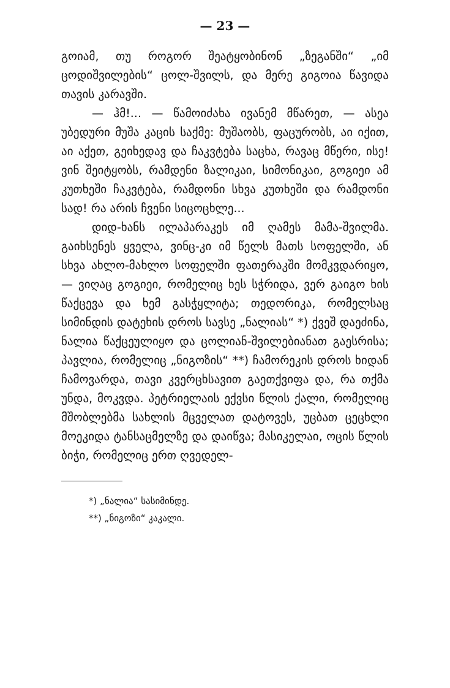— 23 —
გოიამ, თუ როგორ შეატყობინონ „ზეგანში“ „იმ ცოდიშვილების“ ცოლ-შვილს, და მერე გიგოია წავიდა თავის კარავში.
— ჰმ!... — წამოიძახა ივანემ მწარეთ, — ასეა უბედური მუშა კაცის საქმე: მუშაობს, ფაცურობს, აი იქით, აი აქეთ, გეიხედავ და ჩაკვტება საცხა, რავაც მწერი, ისე! ვინ შეიტყობს, რამდენი ზალიკაი, სიმონიკაი, გოგიეი ამ კუთხეში ჩაკვტება, რამდონი სხვა კუთხეში და რამდონი სად! რა არის ჩვენი სიცოცხლე...
დიდ-ხანს ილაპარაკეს იმ ღამეს მამა-შვილმა. გაიხსენეს ყველა, ვინც-კი იმ წელს მათს სოფელში, ან სხვა ახლო-მახლო სოფელში ფათერაკში მომკვდარიყო, — ვიღაც გოგიეი, რომელიც ხეს სჭრიდა, ვერ გაიგო ხის წაქცევა და ხემ გასჭყლიტა; თედორიკა, რომელსაც სიმინდის დატეხის დროს სავსე „ნალიას“ *) ქვეშ დაეძინა, ნალია წაქცეულიყო და ცოლიან-შვილებიანათ გაესრისა; პავლია, რომელიც „ნიგოზის“ **) ჩამორეკის დროს ხიდან ჩამოვარდა, თავი კვერცხსავით გაეთქვიფა და, რა თქმა უნდა, მოკვდა. პეტრიელაის ექვსი წლის ქალი, რომელიც მშობლებმა სახლის მცველათ დატოვეს, უცბათ ცეცხლი მოეკიდა ტანსაცმელზე და დაიწვა; მასიკელაი, ოცის წლის ბიჭი, რომელიც ერთ ღვედელ-
*) „ნალია“ სასიმინდე.
**) „ნიგოზი“ კაკალი.